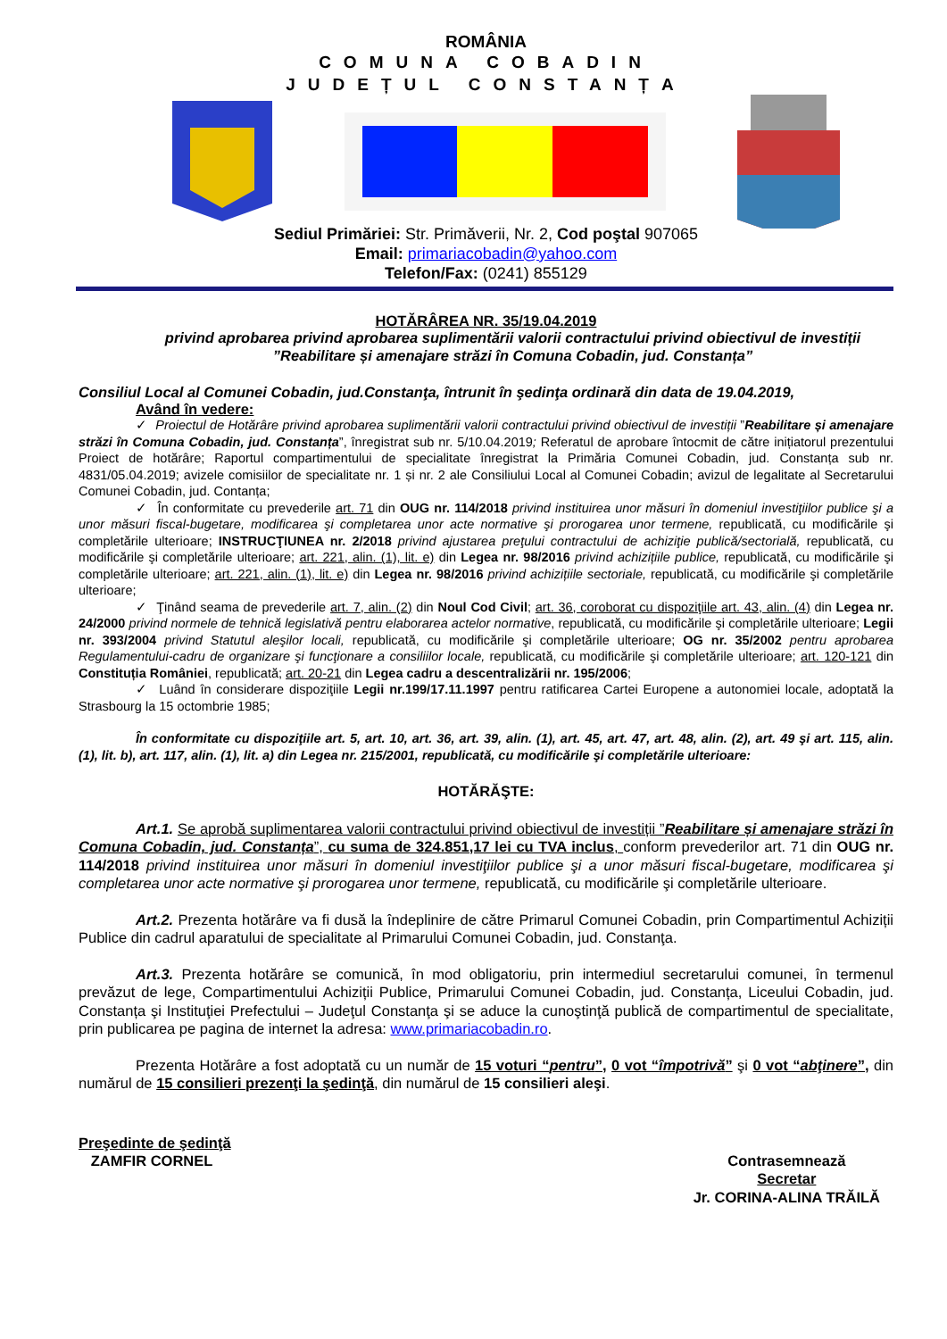ROMÂNIA
COMUNA COBADIN
JUDEȚUL CONSTANȚA
Sediul Primăriei: Str. Primăverii, Nr. 2, Cod poştal 907065
Email: primariacobadin@yahoo.com
Telefon/Fax: (0241) 855129
HOTĂRÂREA NR. 35/19.04.2019
privind aprobarea privind aprobarea suplimentării valorii contractului privind obiectivul de investiții ”Reabilitare și amenajare străzi în Comuna Cobadin, jud. Constanța”
Consiliul Local al Comunei Cobadin, jud.Constanţa, întrunit în şedinţa ordinară din data de 19.04.2019,
Având în vedere:
✓ Proiectul de Hotărâre privind aprobarea suplimentării valorii contractului privind obiectivul de investiții ”Reabilitare și amenajare străzi în Comuna Cobadin, jud. Constanța”, înregistrat sub nr. 5/10.04.2019; Referatul de aprobare întocmit de către inițiatorul prezentului Proiect de hotărâre; Raportul compartimentului de specialitate înregistrat la Primăria Comunei Cobadin, jud. Constanța sub nr. 4831/05.04.2019; avizele comisiilor de specialitate nr. 1 și nr. 2 ale Consiliului Local al Comunei Cobadin; avizul de legalitate al Secretarului Comunei Cobadin, jud. Contanța;
✓ În conformitate cu prevederile art. 71 din OUG nr. 114/2018 privind instituirea unor măsuri în domeniul investiţiilor publice şi a unor măsuri fiscal-bugetare, modificarea şi completarea unor acte normative şi prorogarea unor termene, republicată, cu modificările şi completările ulterioare; INSTRUCŢIUNEA nr. 2/2018 privind ajustarea preţului contractului de achiziţie publică/sectorială, republicată, cu modificările şi completările ulterioare; art. 221, alin. (1), lit. e) din Legea nr. 98/2016 privind achizițiile publice, republicată, cu modificările şi completările ulterioare; art. 221, alin. (1), lit. e) din Legea nr. 98/2016 privind achizițiile sectoriale, republicată, cu modificările şi completările ulterioare;
✓ Ţinând seama de prevederile art. 7, alin. (2) din Noul Cod Civil; art. 36, coroborat cu dispoziţiile art. 43, alin. (4) din Legea nr. 24/2000 privind normele de tehnică legislativă pentru elaborarea actelor normative, republicată, cu modificările şi completările ulterioare; Legii nr. 393/2004 privind Statutul aleşilor locali, republicată, cu modificările şi completările ulterioare; OG nr. 35/2002 pentru aprobarea Regulamentului-cadru de organizare şi funcţionare a consiliilor locale, republicată, cu modificările şi completările ulterioare; art. 120-121 din Constituția României, republicată; art. 20-21 din Legea cadru a descentralizării nr. 195/2006;
✓ Luând în considerare dispoziţiile Legii nr.199/17.11.1997 pentru ratificarea Cartei Europene a autonomiei locale, adoptată la Strasbourg la 15 octombrie 1985;
În conformitate cu dispoziţiile art. 5, art. 10, art. 36, art. 39, alin. (1), art. 45, art. 47, art. 48, alin. (2), art. 49 şi art. 115, alin. (1), lit. b), art. 117, alin. (1), lit. a) din Legea nr. 215/2001, republicată, cu modificările şi completările ulterioare:
HOTĂRĂŞTE:
Art.1. Se aprobă suplimentarea valorii contractului privind obiectivul de investiții ”Reabilitare și amenajare străzi în Comuna Cobadin, jud. Constanța”, cu suma de 324.851,17 lei cu TVA inclus, conform prevederilor art. 71 din OUG nr. 114/2018 privind instituirea unor măsuri în domeniul investiţiilor publice şi a unor măsuri fiscal-bugetare, modificarea şi completarea unor acte normative şi prorogarea unor termene, republicată, cu modificările şi completările ulterioare.
Art.2. Prezenta hotărâre va fi dusă la îndeplinire de către Primarul Comunei Cobadin, prin Compartimentul Achiziții Publice din cadrul aparatului de specialitate al Primarului Comunei Cobadin, jud. Constanţa.
Art.3. Prezenta hotărâre se comunică, în mod obligatoriu, prin intermediul secretarului comunei, în termenul prevăzut de lege, Compartimentului Achiziții Publice, Primarului Comunei Cobadin, jud. Constanța, Liceului Cobadin, jud. Constanța şi Instituţiei Prefectului – Judeţul Constanţa şi se aduce la cunoştinţă publică de compartimentul de specialitate, prin publicarea pe pagina de internet la adresa: www.primariacobadin.ro.
Prezenta Hotărâre a fost adoptată cu un număr de 15 voturi “pentru”, 0 vot “împotrivă” şi 0 vot “abţinere”, din numărul de 15 consilieri prezenţi la şedinţă, din numărul de 15 consilieri aleşi.
Preşedinte de şedinţă
ZAMFIR CORNEL
Contrasemnează
Secretar
Jr. CORINA-ALINA TRĂILĂ